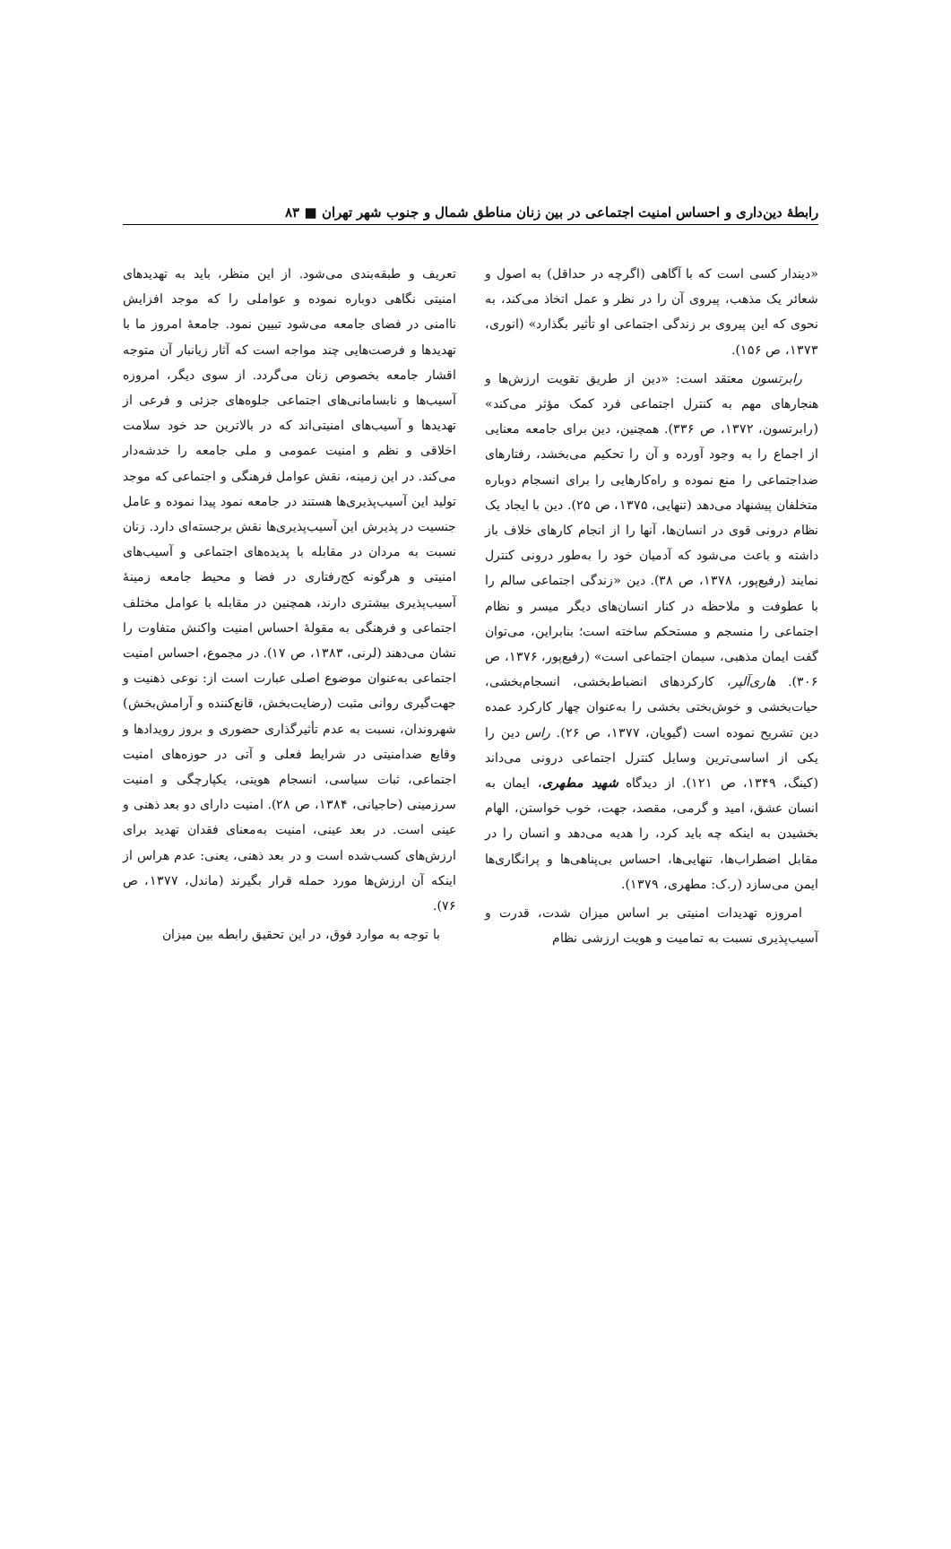رابطهٔ دین‌داری و احساس امنیت اجتماعی در بین زنان مناطق شمال و جنوب شهر تهران ■ ۸۳
«دیندار کسی است که با آگاهی (اگرچه در حداقل) به اصول و شعائر یک مذهب، پیروی آن را در نظر و عمل اتخاذ می‌کند، به نحوی که این پیروی بر زندگی اجتماعی او تأثیر بگذارد» (انوری، ۱۳۷۳، ص ۱۵۶).
رابرتسون معتقد است: «دین از طریق تقویت ارزش‌ها و هنجارهای مهم به کنترل اجتماعی فرد کمک مؤثر می‌کند» (رابرتسون، ۱۳۷۲، ص ۳۳۶). همچنین، دین برای جامعه معنایی از اجماع را به وجود آورده و آن را تحکیم می‌بخشد، رفتارهای ضداجتماعی را منع نموده و راه‌کارهایی را برای انسجام دوباره متخلفان پیشنهاد می‌دهد (تنهایی، ۱۳۷۵، ص ۲۵). دین با ایجاد یک نظام درونی قوی در انسان‌ها، آنها را از انجام کارهای خلاف باز داشته و باعث می‌شود که آدمیان خود را به‌طور درونی کنترل نمایند (رفیع‌پور، ۱۳۷۸، ص ۳۸). دین «زندگی اجتماعی سالم را با عطوفت و ملاحظه در کنار انسان‌های دیگر میسر و نظام اجتماعی را منسجم و مستحکم ساخته است؛ بنابراین، می‌توان گفت ایمان مذهبی، سیمان اجتماعی است» (رفیع‌پور، ۱۳۷۶، ص ۳۰۶). هاری‌آلپر، کارکردهای انضباط‌بخشی، انسجام‌بخشی، حیات‌بخشی و خوش‌بختی بخشی را به‌عنوان چهار کارکرد عمده دین تشریح نموده است (گیویان، ۱۳۷۷، ص ۲۶). راس دین را یکی از اساسی‌ترین وسایل کنترل اجتماعی درونی می‌داند (کینگ، ۱۳۴۹، ص ۱۲۱). از دیدگاه شهید مطهری، ایمان به انسان عشق، امید و گرمی، مقصد، جهت، خوب خواستن، الهام بخشیدن به اینکه چه باید کرد، را هدیه می‌دهد و انسان را در مقابل اضطراب‌ها، تنهایی‌ها، احساس بی‌پناهی‌ها و پرانگاری‌ها ایمن می‌سازد (ر.ک: مطهری، ۱۳۷۹).
امروزه تهدیدات امنیتی بر اساس میزان شدت، قدرت و آسیب‌پذیری نسبت به تمامیت و هویت ارزشی نظام
تعریف و طبقه‌بندی می‌شود. از این منظر، باید به تهدیدهای امنیتی نگاهی دوباره نموده و عواملی را که موجد افزایش ناامنی در فضای جامعه می‌شود تبیین نمود. جامعهٔ امروز ما با تهدیدها و فرصت‌هایی چند مواجه است که آثار زیانبار آن متوجه اقشار جامعه بخصوص زنان می‌گردد. از سوی دیگر، امروزه آسیب‌ها و نابسامانی‌های اجتماعی جلوه‌های جزئی و فرعی از تهدیدها و آسیب‌های امنیتی‌اند که در بالاترین حد خود سلامت اخلاقی و نظم و امنیت عمومی و ملی جامعه را خدشه‌دار می‌کند. در این زمینه، نقش عوامل فرهنگی و اجتماعی که موجد تولید این آسیب‌پذیری‌ها هستند در جامعه نمود پیدا نموده و عامل جنسیت در پذیرش این آسیب‌پذیری‌ها نقش برجسته‌ای دارد. زنان نسبت به مردان در مقابله با پدیده‌های اجتماعی و آسیب‌های امنیتی و هرگونه کج‌رفتاری در فضا و محیط جامعه زمینهٔ آسیب‌پذیری بیشتری دارند، همچنین در مقابله با عوامل مختلف اجتماعی و فرهنگی به مقولهٔ احساس امنیت واکنش متفاوت را نشان می‌دهند (لرنی، ۱۳۸۳، ص ۱۷). در مجموع، احساس امنیت اجتماعی به‌عنوان موضوع اصلی عبارت است از: نوعی ذهنیت و جهت‌گیری روانی مثبت (رضایت‌بخش، قانع‌کننده و آرامش‌بخش) شهروندان، نسبت به عدم تأثیرگذاری حضوری و بروز رویدادها و وقایع ضدامنیتی در شرایط فعلی و آتی در حوزه‌های امنیت اجتماعی، ثبات سیاسی، انسجام هویتی، یکپارچگی و امنیت سرزمینی (حاجیانی، ۱۳۸۴، ص ۲۸). امنیت دارای دو بعد ذهنی و عینی است. در بعد عینی، امنیت به‌معنای فقدان تهدید برای ارزش‌های کسب‌شده است و در بعد ذهنی، یعنی: عدم هراس از اینکه آن ارزش‌ها مورد حمله قرار بگیرند (ماندل، ۱۳۷۷، ص ۷۶).
با توجه به موارد فوق، در این تحقیق رابطه بین میزان